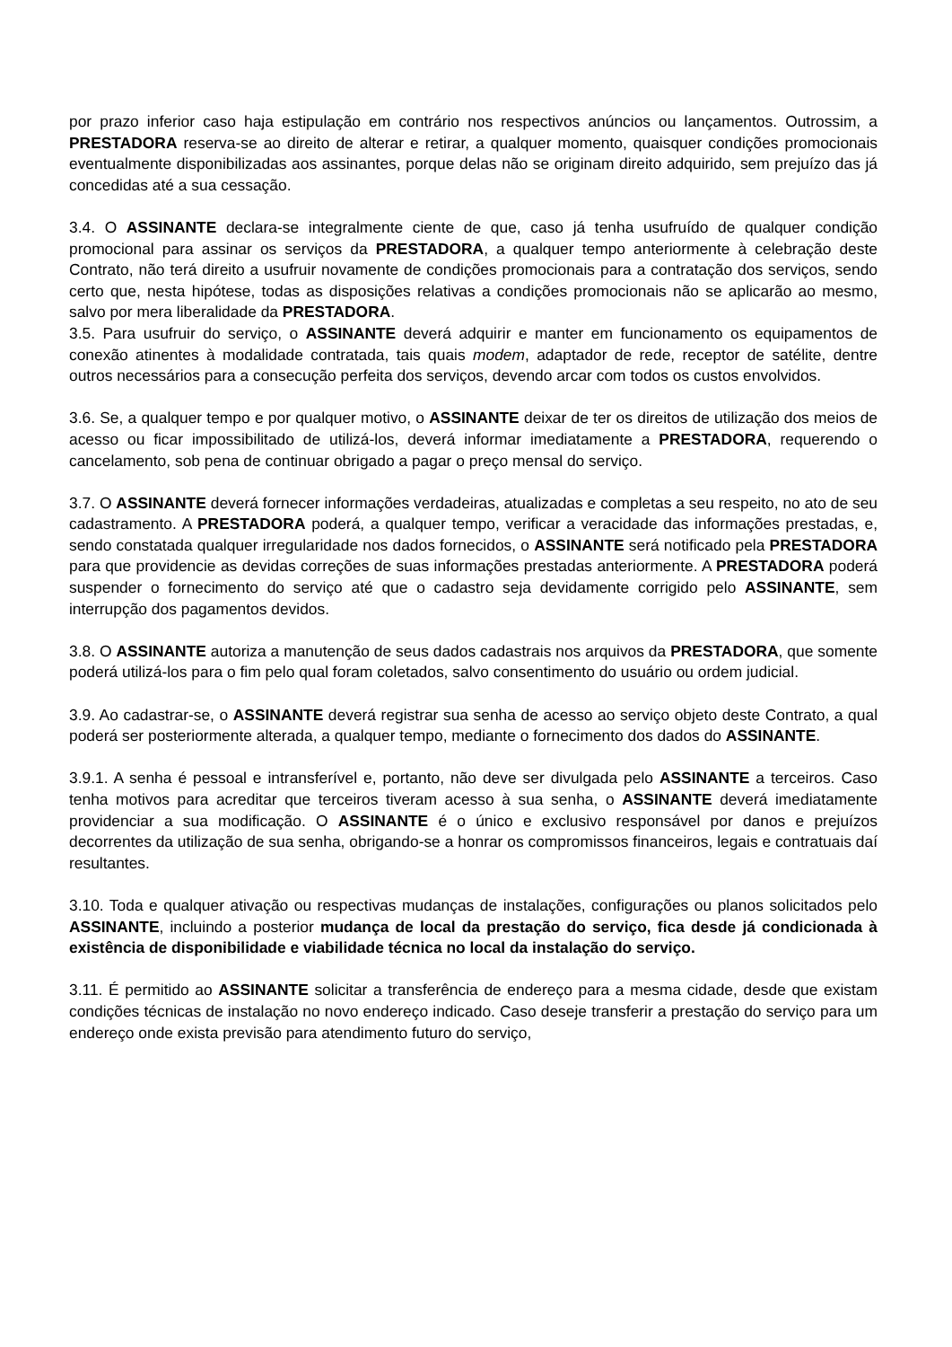por prazo inferior caso haja estipulação em contrário nos respectivos anúncios ou lançamentos. Outrossim, a PRESTADORA reserva-se ao direito de alterar e retirar, a qualquer momento, quaisquer condições promocionais eventualmente disponibilizadas aos assinantes, porque delas não se originam direito adquirido, sem prejuízo das já concedidas até a sua cessação.
3.4. O ASSINANTE declara-se integralmente ciente de que, caso já tenha usufruído de qualquer condição promocional para assinar os serviços da PRESTADORA, a qualquer tempo anteriormente à celebração deste Contrato, não terá direito a usufruir novamente de condições promocionais para a contratação dos serviços, sendo certo que, nesta hipótese, todas as disposições relativas a condições promocionais não se aplicarão ao mesmo, salvo por mera liberalidade da PRESTADORA.
3.5. Para usufruir do serviço, o ASSINANTE deverá adquirir e manter em funcionamento os equipamentos de conexão atinentes à modalidade contratada, tais quais modem, adaptador de rede, receptor de satélite, dentre outros necessários para a consecução perfeita dos serviços, devendo arcar com todos os custos envolvidos.
3.6. Se, a qualquer tempo e por qualquer motivo, o ASSINANTE deixar de ter os direitos de utilização dos meios de acesso ou ficar impossibilitado de utilizá-los, deverá informar imediatamente a PRESTADORA, requerendo o cancelamento, sob pena de continuar obrigado a pagar o preço mensal do serviço.
3.7. O ASSINANTE deverá fornecer informações verdadeiras, atualizadas e completas a seu respeito, no ato de seu cadastramento. A PRESTADORA poderá, a qualquer tempo, verificar a veracidade das informações prestadas, e, sendo constatada qualquer irregularidade nos dados fornecidos, o ASSINANTE será notificado pela PRESTADORA para que providencie as devidas correções de suas informações prestadas anteriormente. A PRESTADORA poderá suspender o fornecimento do serviço até que o cadastro seja devidamente corrigido pelo ASSINANTE, sem interrupção dos pagamentos devidos.
3.8. O ASSINANTE autoriza a manutenção de seus dados cadastrais nos arquivos da PRESTADORA, que somente poderá utilizá-los para o fim pelo qual foram coletados, salvo consentimento do usuário ou ordem judicial.
3.9. Ao cadastrar-se, o ASSINANTE deverá registrar sua senha de acesso ao serviço objeto deste Contrato, a qual poderá ser posteriormente alterada, a qualquer tempo, mediante o fornecimento dos dados do ASSINANTE.
3.9.1. A senha é pessoal e intransferível e, portanto, não deve ser divulgada pelo ASSINANTE a terceiros. Caso tenha motivos para acreditar que terceiros tiveram acesso à sua senha, o ASSINANTE deverá imediatamente providenciar a sua modificação. O ASSINANTE é o único e exclusivo responsável por danos e prejuízos decorrentes da utilização de sua senha, obrigando-se a honrar os compromissos financeiros, legais e contratuais daí resultantes.
3.10. Toda e qualquer ativação ou respectivas mudanças de instalações, configurações ou planos solicitados pelo ASSINANTE, incluindo a posterior mudança de local da prestação do serviço, fica desde já condicionada à existência de disponibilidade e viabilidade técnica no local da instalação do serviço.
3.11. É permitido ao ASSINANTE solicitar a transferência de endereço para a mesma cidade, desde que existam condições técnicas de instalação no novo endereço indicado. Caso deseje transferir a prestação do serviço para um endereço onde exista previsão para atendimento futuro do serviço,